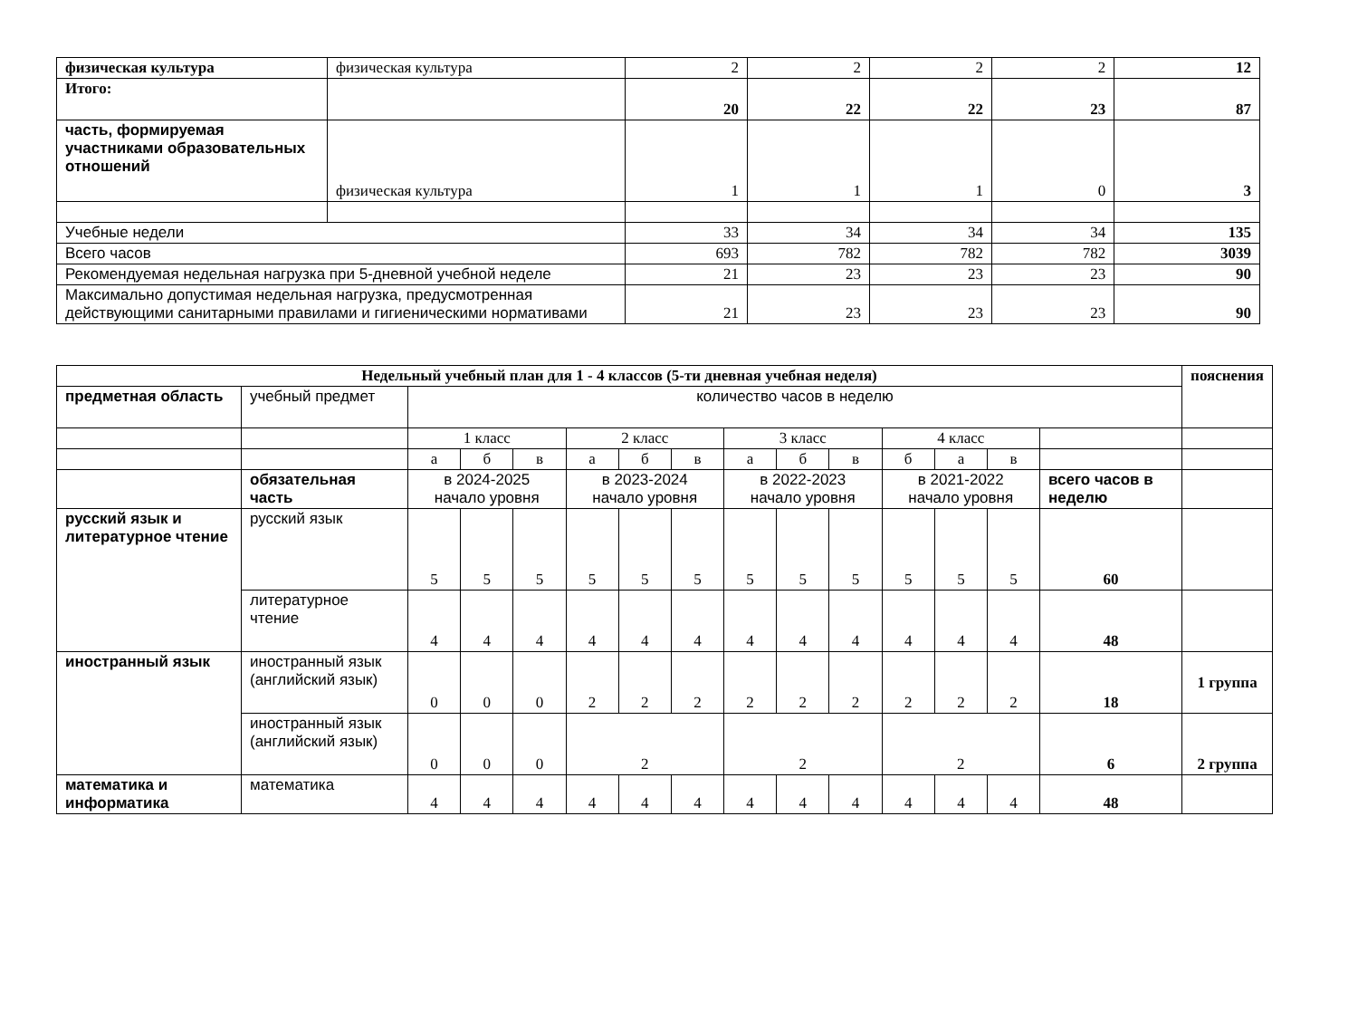| физическая культура | физическая культура | 2 | 2 | 2 | 2 | 12 |
| Итого: | | 20 | 22 | 22 | 23 | 87 |
| часть, формируемая участниками образовательных отношений | физическая культура | 1 | 1 | 1 | 0 | 3 |
| Учебные недели | | 33 | 34 | 34 | 34 | 135 |
| Всего часов | | 693 | 782 | 782 | 782 | 3039 |
| Рекомендуемая недельная нагрузка при 5-дневной учебной неделе | | 21 | 23 | 23 | 23 | 90 |
| Максимально допустимая недельная нагрузка, предусмотренная действующими санитарными правилами и гигиеническими нормативами | | 21 | 23 | 23 | 23 | 90 |
| Недельный учебный план для 1 - 4 классов (5-ти дневная учебная неделя) | | | | | | | | | | | | | | | пояснения |
| предметная область | учебный предмет | количество часов в неделю | | | | | | | | | | | | | |
| | | 1 класс | | | 2 класс | | | 3 класс | | | 4 класс | | | | |
| | | а | б | в | а | б | в | а | б | в | б | а | в | | |
| | обязательная часть | в 2024-2025 начало уровня | | | в 2023-2024 начало уровня | | | в 2022-2023 начало уровня | | | в 2021-2022 начало уровня | | | всего часов в неделю | |
| русский язык и литературное чтение | русский язык | 5 | 5 | 5 | 5 | 5 | 5 | 5 | 5 | 5 | 5 | 5 | 5 | 60 | |
| | литературное чтение | 4 | 4 | 4 | 4 | 4 | 4 | 4 | 4 | 4 | 4 | 4 | 4 | 48 | |
| иностранный язык | иностранный язык (английский язык) | 0 | 0 | 0 | 2 | 2 | 2 | 2 | 2 | 2 | 2 | 2 | 2 | 18 | 1 группа |
| | иностранный язык (английский язык) | 0 | 0 | 0 | 2 | | | 2 | | | 2 | | | 6 | 2 группа |
| математика и информатика | математика | 4 | 4 | 4 | 4 | 4 | 4 | 4 | 4 | 4 | 4 | 4 | 4 | 48 | |